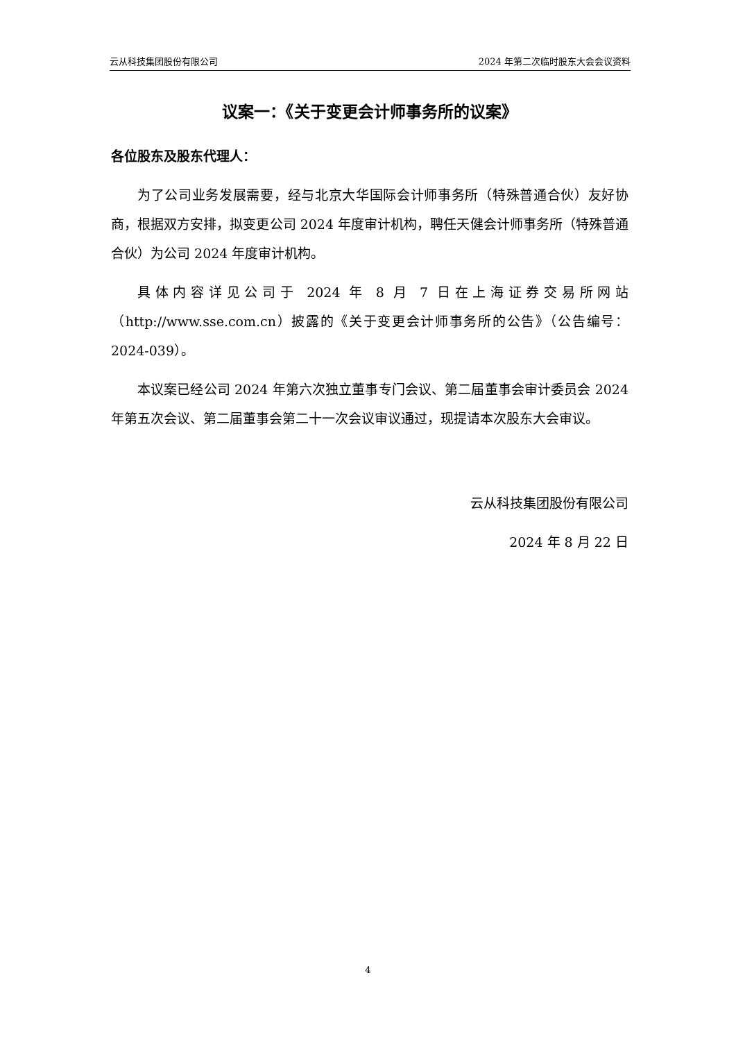云从科技集团股份有限公司 2024 年第二次临时股东大会会议资料
议案一：《关于变更会计师事务所的议案》
各位股东及股东代理人：
为了公司业务发展需要，经与北京大华国际会计师事务所（特殊普通合伙）友好协商，根据双方安排，拟变更公司 2024 年度审计机构，聘任天健会计师事务所（特殊普通合伙）为公司 2024 年度审计机构。
具体内容详见公司于 2024 年 8 月 7 日在上海证券交易所网站（http://www.sse.com.cn）披露的《关于变更会计师事务所的公告》（公告编号：2024-039）。
本议案已经公司 2024 年第六次独立董事专门会议、第二届董事会审计委员会 2024 年第五次会议、第二届董事会第二十一次会议审议通过，现提请本次股东大会审议。
云从科技集团股份有限公司
2024 年 8 月 22 日
4